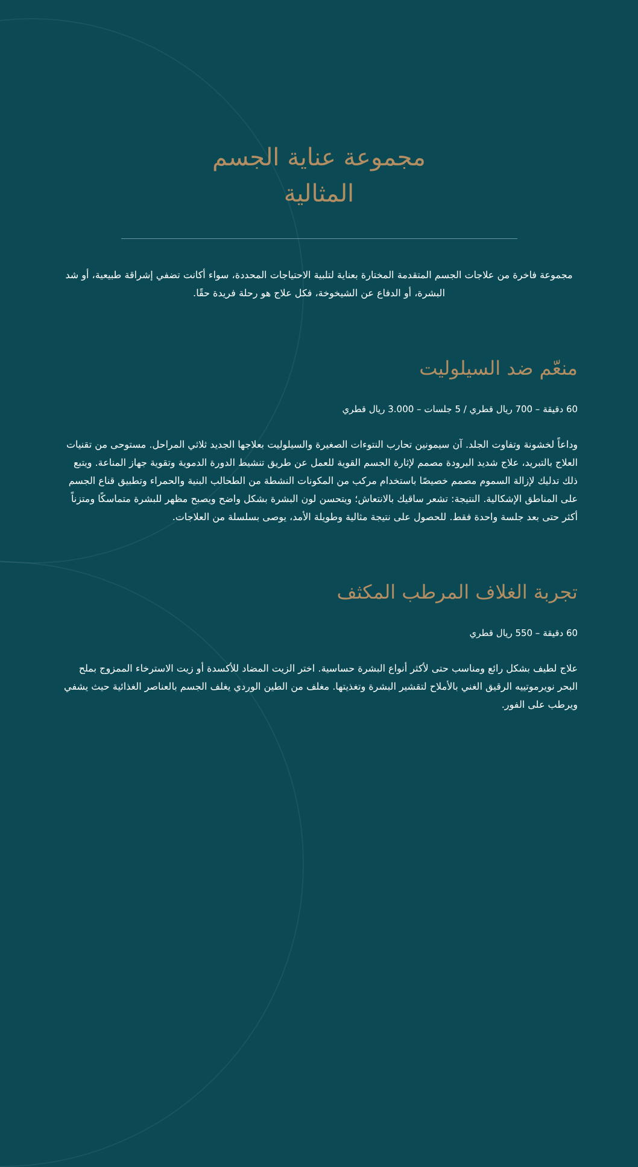مجموعة عناية الجسم
المثالية
مجموعة فاخرة من علاجات الجسم المتقدمة المختارة بعناية لتلبية الاحتياجات المحددة، سواء أكانت تضفي إشراقة طبيعية، أو شد البشرة، أو الدفاع عن الشيخوخة، فكل علاج هو رحلة فريدة حقًا.
منعّم ضد السيلوليت
60 دقيقة – 700 ريال قطري / 5 جلسات – 3.000 ريال قطري
وداعاً لخشونة وتفاوت الجلد. آن سيمونين تحارب النتوءات الصغيرة والسيلوليت بعلاجها الجديد ثلاثي المراحل. مستوحى من تقنيات العلاج بالتبريد، علاج شديد البرودة مصمم لإثارة الجسم القوية للعمل عن طريق تنشيط الدورة الدموية وتقوية جهاز المناعة. ويتبع ذلك تدليك لإزالة السموم مصمم خصيصًا باستخدام مركب من المكونات النشطة من الطحالب البنية والحمراء وتطبيق قناع الجسم على المناطق الإشكالية. النتيجة: تشعر ساقيك بالانتعاش؛ ويتحسن لون البشرة بشكل واضح ويصبح مظهر للبشرة متماسكًا ومتزناً أكثر حتى بعد جلسة واحدة فقط. للحصول على نتيجة مثالية وطويلة الأمد، يوصى بسلسلة من العلاجات.
تجربة الغلاف المرطب المكثف
60 دقيقة – 550 ريال قطري
علاج لطيف بشكل رائع ومناسب حتى لأكثر أنواع البشرة حساسية. اختر الزيت المضاد للأكسدة أو زيت الاسترخاء الممزوج بملح البحر نويرموتييه الرقيق الغني بالأملاح لتقشير البشرة وتغذيتها. مغلف من الطين الوردي يغلف الجسم بالعناصر الغذائية حيث يشفي ويرطب على الفور.